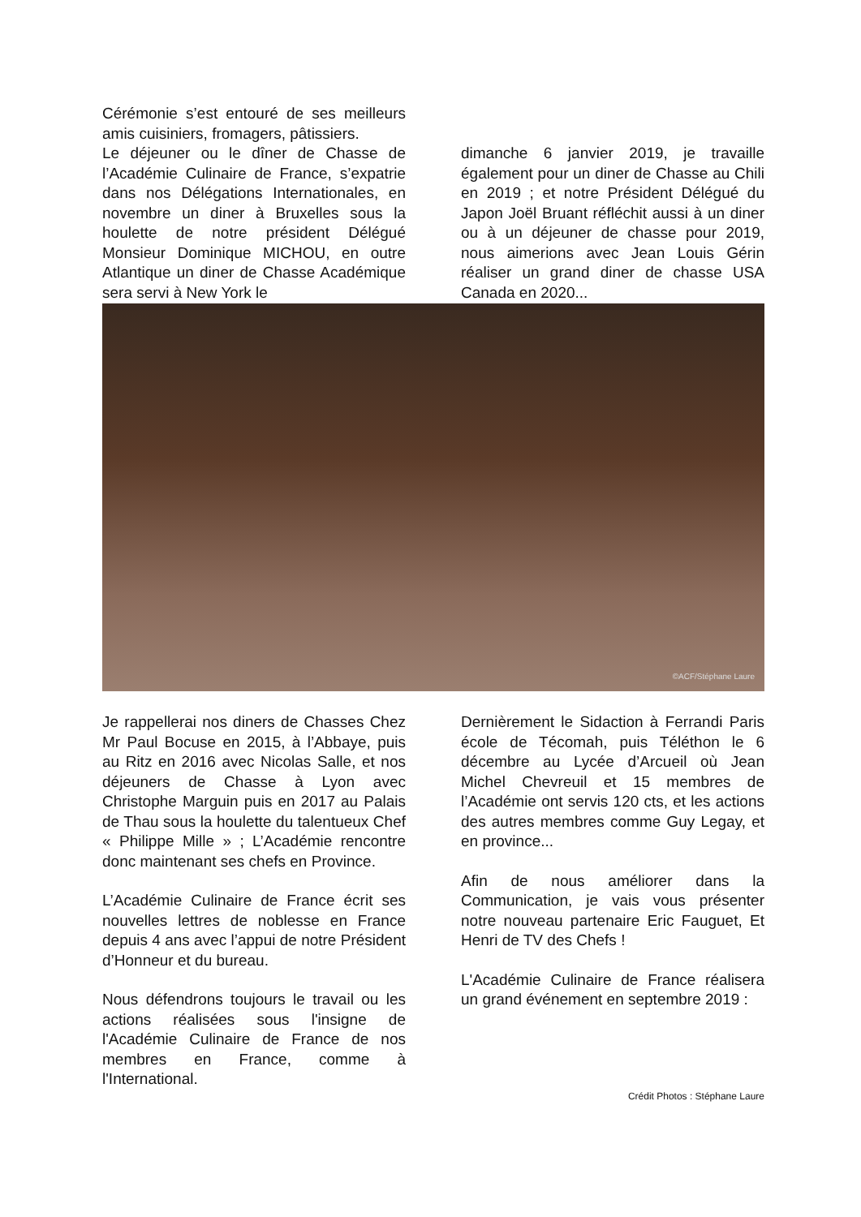Cérémonie s’est entouré de ses meilleurs amis cuisiniers, fromagers, pâtissiers.
Le déjeuner ou le dîner de Chasse de l’Académie Culinaire de France, s’expatrie dans nos Délégations Internationales, en novembre un diner à Bruxelles sous la houlette de notre président Délégué Monsieur Dominique MICHOU, en outre Atlantique un diner de Chasse Académique sera servi à New York le
dimanche 6 janvier 2019, je travaille également pour un diner de Chasse au Chili en 2019 ; et notre Président Délégué du Japon Joël Bruant réfléchit aussi à un diner ou à un déjeuner de chasse pour 2019, nous aimerions avec Jean Louis Gérin réaliser un grand diner de chasse USA Canada en 2020...
©ACF/Stéphane Laure
Je rappellerai nos diners de Chasses Chez Mr Paul Bocuse en 2015, à l’Abbaye, puis au Ritz en 2016 avec Nicolas Salle, et nos déjeuners de Chasse à Lyon avec Christophe Marguin puis en 2017 au Palais de Thau sous la houlette du talentueux Chef « Philippe Mille » ; L’Académie rencontre donc maintenant ses chefs en Province.
L’Académie Culinaire de France écrit ses nouvelles lettres de noblesse en France depuis 4 ans avec l’appui de notre Président d’Honneur et du bureau.
Nous défendrons toujours le travail ou les actions réalisées sous l'insigne de l'Académie Culinaire de France de nos membres en France, comme à l'International.
Dernièrement le Sidaction à Ferrandi Paris école de Técomah, puis Téléthon le 6 décembre au Lycée d’Arcueil où Jean Michel Chevreuil et 15 membres de l’Académie ont servis 120 cts, et les actions des autres membres comme Guy Legay, et en province...
Afin de nous améliorer dans la Communication, je vais vous présenter notre nouveau partenaire Eric Fauguet, Et Henri de TV des Chefs !
L'Académie Culinaire de France réalisera un grand événement en septembre 2019 :
Crédit Photos : Stéphane Laure